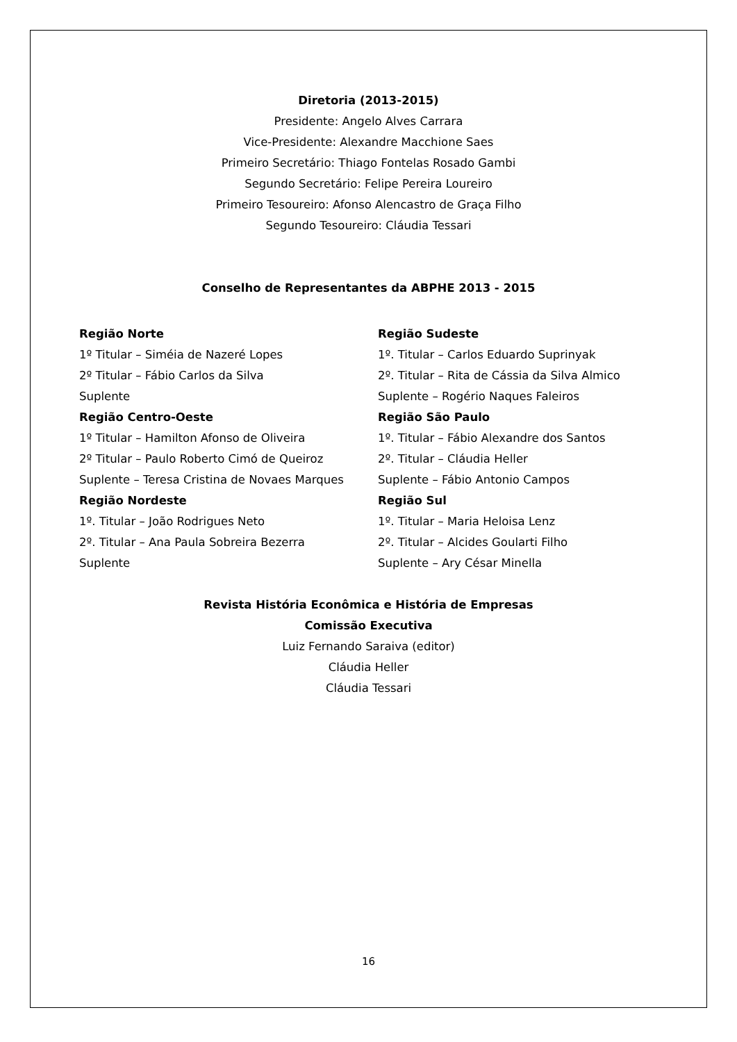Diretoria (2013-2015)
Presidente: Angelo Alves Carrara
Vice-Presidente: Alexandre Macchione Saes
Primeiro Secretário: Thiago Fontelas Rosado Gambi
Segundo Secretário: Felipe Pereira Loureiro
Primeiro Tesoureiro: Afonso Alencastro de Graça Filho
Segundo Tesoureiro: Cláudia Tessari
Conselho de Representantes da ABPHE 2013 - 2015
Região Norte
1º Titular – Siméia de Nazeré Lopes
2º Titular – Fábio Carlos da Silva
Suplente
Região Centro-Oeste
1º Titular – Hamilton Afonso de Oliveira
2º Titular – Paulo Roberto Cimó de Queiroz
Suplente – Teresa Cristina de Novaes Marques
Região Nordeste
1º. Titular – João Rodrigues Neto
2º. Titular – Ana Paula Sobreira Bezerra
Suplente
Região Sudeste
1º. Titular – Carlos Eduardo Suprinyak
2º. Titular – Rita de Cássia da Silva Almico
Suplente – Rogério Naques Faleiros
Região São Paulo
1º. Titular – Fábio Alexandre dos Santos
2º. Titular – Cláudia Heller
Suplente – Fábio Antonio Campos
Região Sul
1º. Titular – Maria Heloisa Lenz
2º. Titular – Alcides Goularti Filho
Suplente – Ary César Minella
Revista História Econômica e História de Empresas
Comissão Executiva
Luiz Fernando Saraiva (editor)
Cláudia Heller
Cláudia Tessari
16